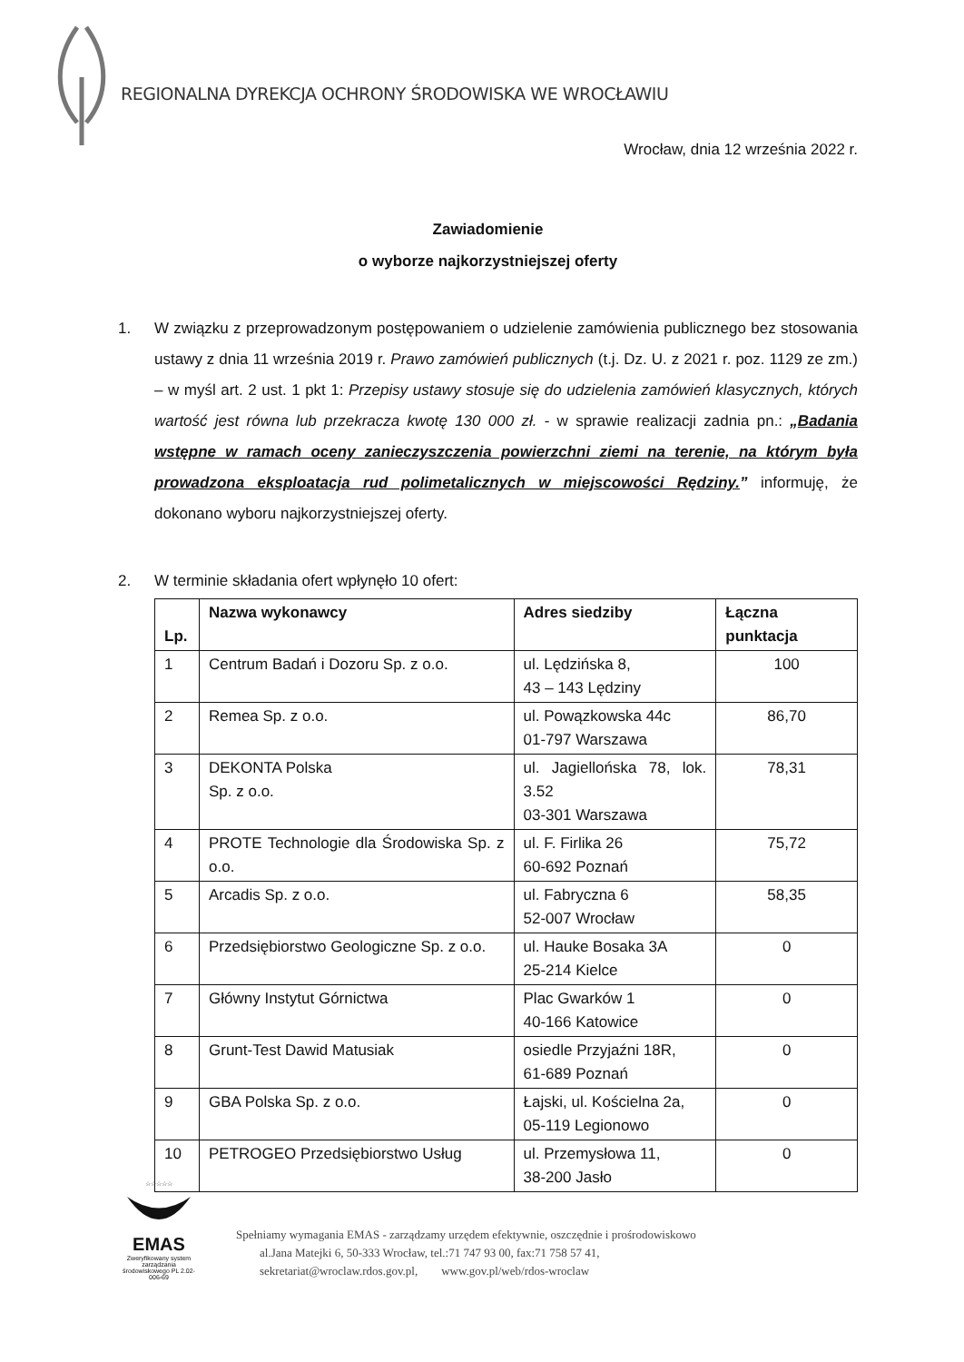REGIONALNA DYREKCJA OCHRONY ŚRODOWISKA WE WROCŁAWIU
Wrocław, dnia 12 września 2022 r.
Zawiadomienie
o wyborze najkorzystniejszej oferty
1. W związku z przeprowadzonym postępowaniem o udzielenie zamówienia publicznego bez stosowania ustawy z dnia 11 września 2019 r. Prawo zamówień publicznych (t.j. Dz. U. z 2021 r. poz. 1129 ze zm.) – w myśl art. 2 ust. 1 pkt 1: Przepisy ustawy stosuje się do udzielenia zamówień klasycznych, których wartość jest równa lub przekracza kwotę 130 000 zł. - w sprawie realizacji zadnia pn.: „Badania wstępne w ramach oceny zanieczyszczenia powierzchni ziemi na terenie, na którym była prowadzona eksploatacja rud polimetalicznych w miejscowości Rędziny.” informuję, że dokonano wyboru najkorzystniejszej oferty.
2. W terminie składania ofert wpłynęło 10 ofert:
| Lp. | Nazwa wykonawcy | Adres siedziby | Łączna punktacja |
| --- | --- | --- | --- |
| 1 | Centrum Badań i Dozoru Sp. z o.o. | ul. Lędzińska 8, 43 – 143 Lędziny | 100 |
| 2 | Remea Sp. z o.o. | ul. Powązkowska 44c 01-797 Warszawa | 86,70 |
| 3 | DEKONTA Polska Sp. z o.o. | ul. Jagiellońska 78, lok. 3.52 03-301 Warszawa | 78,31 |
| 4 | PROTE Technologie dla Środowiska Sp. z o.o. | ul. F. Firlika 26 60-692 Poznań | 75,72 |
| 5 | Arcadis Sp. z o.o. | ul. Fabryczna 6 52-007 Wrocław | 58,35 |
| 6 | Przedsiębiorstwo Geologiczne Sp. z o.o. | ul. Hauke Bosaka 3A 25-214 Kielce | 0 |
| 7 | Główny Instytut Górnictwa | Plac Gwarków 1 40-166 Katowice | 0 |
| 8 | Grunt-Test Dawid Matusiak | osiedle Przyjaźni 18R, 61-689 Poznań | 0 |
| 9 | GBA Polska Sp. z o.o. | Łajski, ul. Kościelna 2a, 05-119 Legionowo | 0 |
| 10 | PETROGEO Przedsiębiorstwo Usług | ul. Przemysłowa 11, 38-200 Jasło | 0 |
☆☆☆☆☆
EMAS
Zweryfikowany system zarządzania środowiskowego PL 2.02-006-69
Spełniamy wymagania EMAS - zarządzamy urzędem efektywnie, oszczędnie i prośrodowiskowo
al.Jana Matejki 6, 50-333 Wrocław, tel.:71 747 93 00, fax:71 758 57 41,
sekretariat@wroclaw.rdos.gov.pl, www.gov.pl/web/rdos-wroclaw